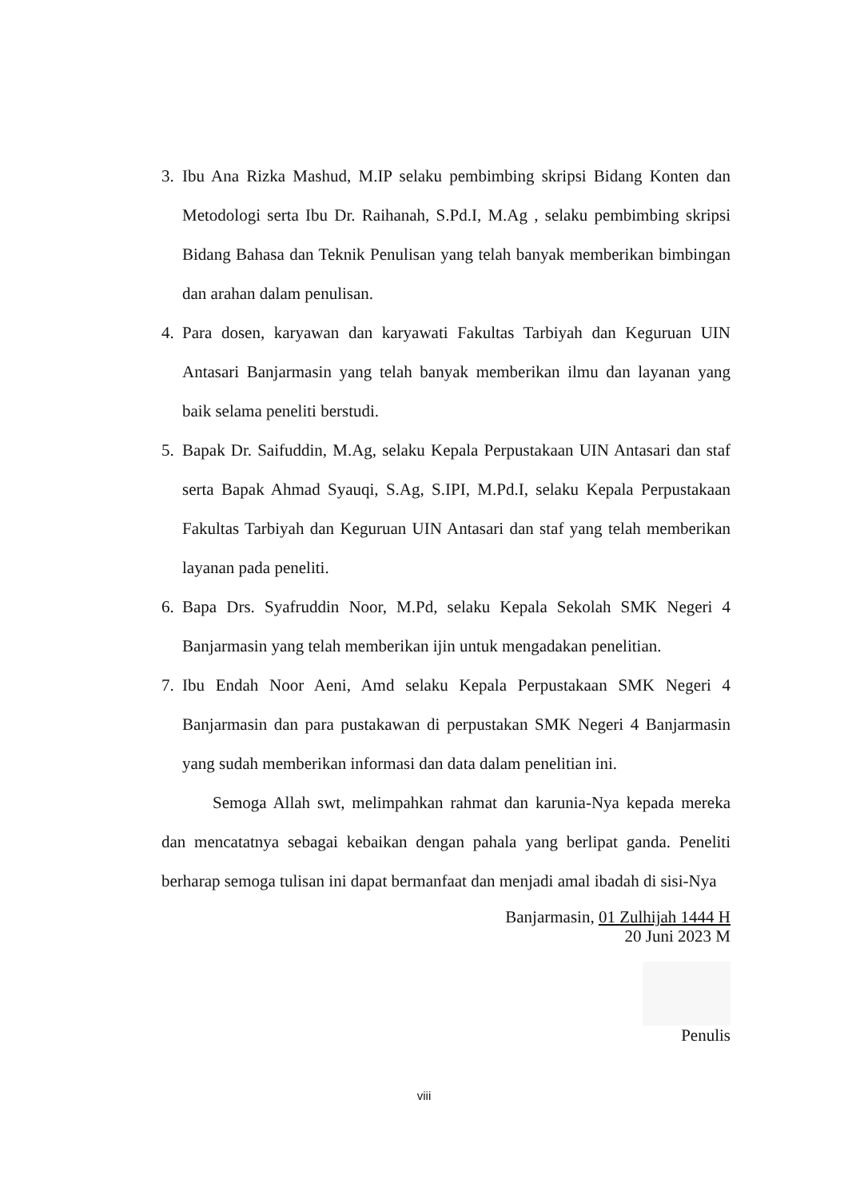3. Ibu Ana Rizka Mashud, M.IP selaku pembimbing skripsi Bidang Konten dan Metodologi serta Ibu Dr. Raihanah, S.Pd.I, M.Ag , selaku pembimbing skripsi Bidang Bahasa dan Teknik Penulisan yang telah banyak memberikan bimbingan dan arahan dalam penulisan.
4. Para dosen, karyawan dan karyawati Fakultas Tarbiyah dan Keguruan UIN Antasari Banjarmasin yang telah banyak memberikan ilmu dan layanan yang baik selama peneliti berstudi.
5. Bapak Dr. Saifuddin, M.Ag, selaku Kepala Perpustakaan UIN Antasari dan staf serta Bapak Ahmad Syauqi, S.Ag, S.IPI, M.Pd.I, selaku Kepala Perpustakaan Fakultas Tarbiyah dan Keguruan UIN Antasari dan staf yang telah memberikan layanan pada peneliti.
6. Bapa Drs. Syafruddin Noor, M.Pd, selaku Kepala Sekolah SMK Negeri 4 Banjarmasin yang telah memberikan ijin untuk mengadakan penelitian.
7. Ibu Endah Noor Aeni, Amd selaku Kepala Perpustakaan SMK Negeri 4 Banjarmasin dan para pustakawan di perpustakan SMK Negeri 4 Banjarmasin yang sudah memberikan informasi dan data dalam penelitian ini.
Semoga Allah swt, melimpahkan rahmat dan karunia-Nya kepada mereka dan mencatatnya sebagai kebaikan dengan pahala yang berlipat ganda. Peneliti berharap semoga tulisan ini dapat bermanfaat dan menjadi amal ibadah di sisi-Nya
Banjarmasin, 01 Zulhijah 1444 H
20 Juni 2023 M
Penulis
viii